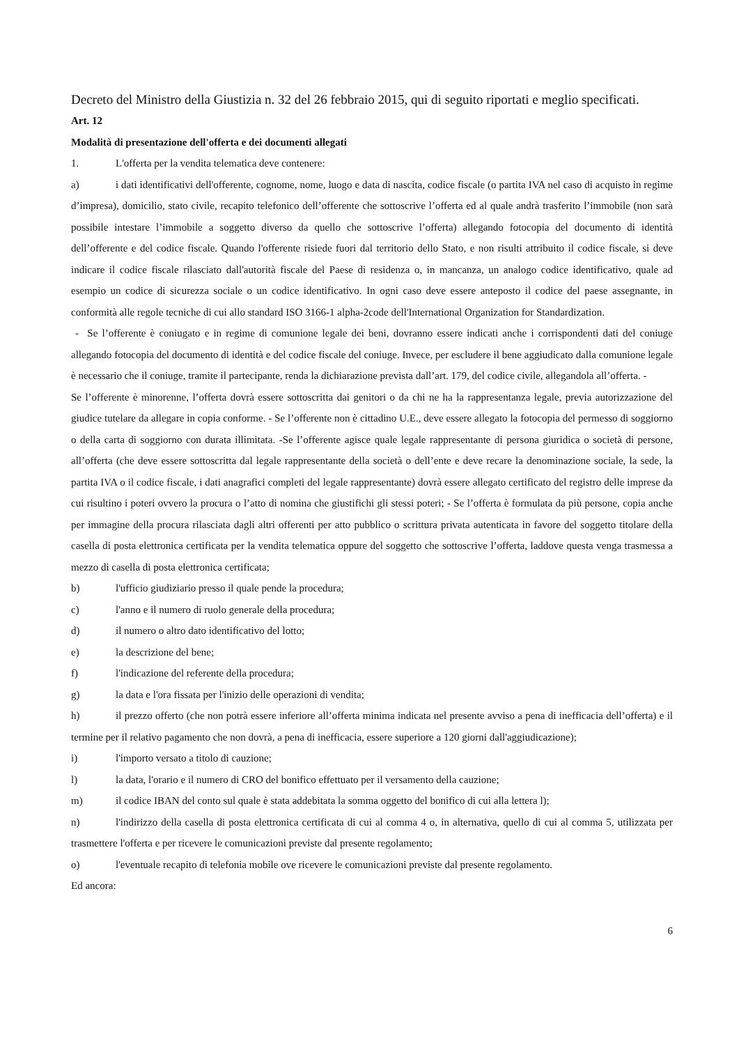Decreto del Ministro della Giustizia n. 32 del 26 febbraio 2015, qui di seguito riportati e meglio specificati.
Art. 12
Modalità di presentazione dell'offerta e dei documenti allegati
1. L'offerta per la vendita telematica deve contenere:
a) i dati identificativi dell'offerente, cognome, nome, luogo e data di nascita, codice fiscale (o partita IVA nel caso di acquisto in regime d’impresa), domicilio, stato civile, recapito telefonico dell’offerente che sottoscrive l’offerta ed al quale andrà trasferito l’immobile (non sarà possibile intestare l’immobile a soggetto diverso da quello che sottoscrive l’offerta) allegando fotocopia del documento di identità dell’offerente e del codice fiscale. Quando l'offerente risiede fuori dal territorio dello Stato, e non risulti attribuito il codice fiscale, si deve indicare il codice fiscale rilasciato dall'autorità fiscale del Paese di residenza o, in mancanza, un analogo codice identificativo, quale ad esempio un codice di sicurezza sociale o un codice identificativo. In ogni caso deve essere anteposto il codice del paese assegnante, in conformità alle regole tecniche di cui allo standard ISO 3166-1 alpha-2code dell'International Organization for Standardization.
- Se l’offerente è coniugato e in regime di comunione legale dei beni, dovranno essere indicati anche i corrispondenti dati del coniuge allegando fotocopia del documento di identità e del codice fiscale del coniuge. Invece, per escludere il bene aggiudicato dalla comunione legale è necessario che il coniuge, tramite il partecipante, renda la dichiarazione prevista dall’art. 179, del codice civile, allegandola all’offerta. -
Se l’offerente è minorenne, l’offerta dovrà essere sottoscritta dai genitori o da chi ne ha la rappresentanza legale, previa autorizzazione del giudice tutelare da allegare in copia conforme. - Se l’offerente non è cittadino U.E., deve essere allegato la fotocopia del permesso di soggiorno o della carta di soggiorno con durata illimitata. -Se l’offerente agisce quale legale rappresentante di persona giuridica o società di persone, all’offerta (che deve essere sottoscritta dal legale rappresentante della società o dell’ente e deve recare la denominazione sociale, la sede, la partita IVA o il codice fiscale, i dati anagrafici completi del legale rappresentante) dovrà essere allegato certificato del registro delle imprese da cui risultino i poteri ovvero la procura o l’atto di nomina che giustifichi gli stessi poteri; - Se l’offerta è formulata da più persone, copia anche per immagine della procura rilasciata dagli altri offerenti per atto pubblico o scrittura privata autenticata in favore del soggetto titolare della casella di posta elettronica certificata per la vendita telematica oppure del soggetto che sottoscrive l’offerta, laddove questa venga trasmessa a mezzo di casella di posta elettronica certificata;
b) l'ufficio giudiziario presso il quale pende la procedura;
c) l'anno e il numero di ruolo generale della procedura;
d) il numero o altro dato identificativo del lotto;
e) la descrizione del bene;
f) l'indicazione del referente della procedura;
g) la data e l'ora fissata per l'inizio delle operazioni di vendita;
h) il prezzo offerto (che non potrà essere inferiore all’offerta minima indicata nel presente avviso a pena di inefficacia dell’offerta) e il termine per il relativo pagamento che non dovrà, a pena di inefficacia, essere superiore a 120 giorni dall'aggiudicazione);
i) l'importo versato a titolo di cauzione;
l) la data, l'orario e il numero di CRO del bonifico effettuato per il versamento della cauzione;
m) il codice IBAN del conto sul quale è stata addebitata la somma oggetto del bonifico di cui alla lettera l);
n) l'indirizzo della casella di posta elettronica certificata di cui al comma 4 o, in alternativa, quello di cui al comma 5, utilizzata per trasmettere l'offerta e per ricevere le comunicazioni previste dal presente regolamento;
o) l'eventuale recapito di telefonia mobile ove ricevere le comunicazioni previste dal presente regolamento.
Ed ancora:
6